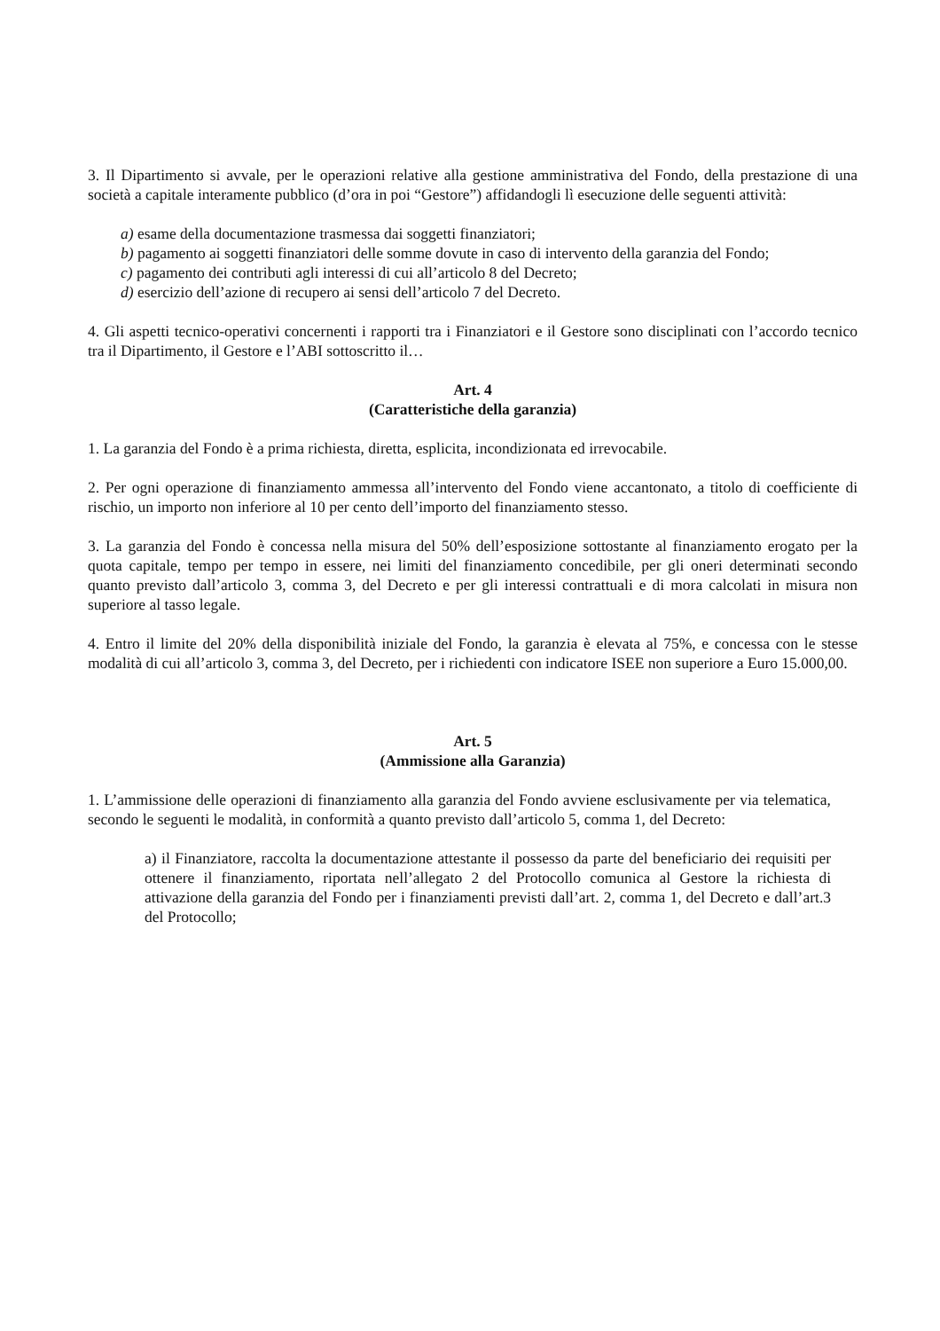3. Il Dipartimento si avvale, per le operazioni relative alla gestione amministrativa del Fondo, della prestazione di una società a capitale interamente pubblico (d’ora in poi “Gestore”) affidandogli lì esecuzione delle seguenti attività:
a) esame della documentazione trasmessa dai soggetti finanziatori;
b) pagamento ai soggetti finanziatori delle somme dovute in caso di intervento della garanzia del Fondo;
c) pagamento dei contributi agli interessi di cui all’articolo 8 del Decreto;
d) esercizio dell’azione di recupero ai sensi dell’articolo 7 del Decreto.
4. Gli aspetti tecnico-operativi concernenti i rapporti tra i Finanziatori e il Gestore sono disciplinati con l’accordo tecnico tra il Dipartimento, il Gestore e l’ABI sottoscritto il…
Art. 4
(Caratteristiche della garanzia)
1. La garanzia del Fondo è a prima richiesta, diretta, esplicita, incondizionata ed irrevocabile.
2. Per ogni operazione di finanziamento ammessa all’intervento del Fondo viene accantonato, a titolo di coefficiente di rischio, un importo non inferiore al 10 per cento dell’importo del finanziamento stesso.
3. La garanzia del Fondo è concessa nella misura del 50% dell’esposizione sottostante al finanziamento erogato per la quota capitale, tempo per tempo in essere, nei limiti del finanziamento concedibile, per gli oneri determinati secondo quanto previsto dall’articolo 3, comma 3, del Decreto e per gli interessi contrattuali e di mora calcolati in misura non superiore al tasso legale.
4. Entro il limite del 20% della disponibilità iniziale del Fondo, la garanzia è elevata al 75%, e concessa con le stesse modalità di cui all’articolo 3, comma 3, del Decreto, per i richiedenti con indicatore ISEE non superiore a Euro 15.000,00.
Art. 5
(Ammissione alla Garanzia)
1. L’ammissione delle operazioni di finanziamento alla garanzia del Fondo avviene esclusivamente per via telematica, secondo le seguenti le modalità, in conformità a quanto previsto dall’articolo 5, comma 1, del Decreto:
a) il Finanziatore, raccolta la documentazione attestante il possesso da parte del beneficiario dei requisiti per ottenere il finanziamento, riportata nell’allegato 2 del Protocollo comunica al Gestore la richiesta di attivazione della garanzia del Fondo per i finanziamenti previsti dall’art. 2, comma 1, del Decreto e dall’art.3 del Protocollo;